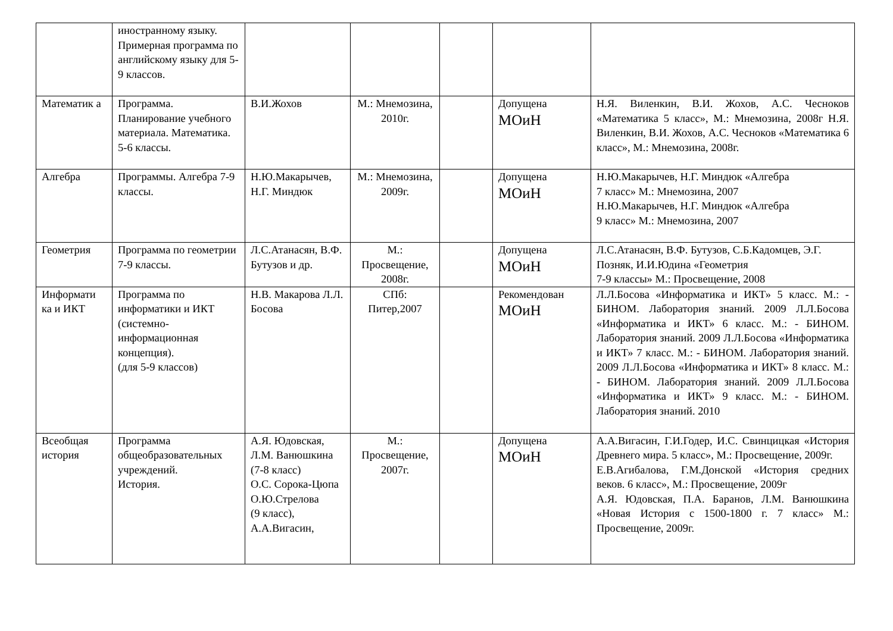| | иностранному языку. Примерная программа по английскому языку для 5-9 классов. | | | | | |
| Математик а | Программа. Планирование учебного материала. Математика. 5-6 классы. | В.И.Жохов | М.: Мнемозина, 2010г. | | Допущена МОиН | Н.Я. Виленкин, В.И. Жохов, А.С. Чесноков «Математика 5 класс», М.: Мнемозина, 2008г Н.Я. Виленкин, В.И. Жохов, А.С. Чесноков «Математика 6 класс», М.: Мнемозина, 2008г. |
| Алгебра | Программы. Алгебра 7-9 классы. | Н.Ю.Макарычев, Н.Г. Миндюк | М.: Мнемозина, 2009г. | | Допущена МОиН | Н.Ю.Макарычев, Н.Г. Миндюк «Алгебра 7 класс» М.: Мнемозина, 2007 Н.Ю.Макарычев, Н.Г. Миндюк «Алгебра 9 класс» М.: Мнемозина, 2007 |
| Геометрия | Программа по геометрии 7-9 классы. | Л.С.Атанасян, В.Ф. Бутузов и др. | М.: Просвещение, 2008г. | | Допущена МОиН | Л.С.Атанасян, В.Ф. Бутузов, С.Б.Кадомцев, Э.Г. Позняк, И.И.Юдина «Геометрия 7-9 классы» М.: Просвещение, 2008 |
| Информати ка и ИКТ | Программа по информатики и ИКТ (системно-информационная концепция). (для 5-9 классов) | Н.В. Макарова Л.Л. Босова | СПб: Питер,2007 | | Рекомендован МОиН | Л.Л.Босова «Информатика и ИКТ» 5 класс. М.: - БИНОМ. Лаборатория знаний. 2009 Л.Л.Босова «Информатика и ИКТ» 6 класс. М.: - БИНОМ. Лаборатория знаний. 2009 Л.Л.Босова «Информатика и ИКТ» 7 класс. М.: - БИНОМ. Лаборатория знаний. 2009 Л.Л.Босова «Информатика и ИКТ» 8 класс. М.: - БИНОМ. Лаборатория знаний. 2009 Л.Л.Босова «Информатика и ИКТ» 9 класс. М.: - БИНОМ. Лаборатория знаний. 2010 |
| Всеобщая история | Программа общеобразовательных учреждений. История. | А.Я. Юдовская, Л.М. Ванюшкина (7-8 класс) О.С. Сорока-Цюпа О.Ю.Стрелова (9 класс), А.А.Вигасин, | М.: Просвещение, 2007г. | | Допущена МОиН | А.А.Вигасин, Г.И.Годер, И.С. Свинцицкая «История Древнего мира. 5 класс», М.: Просвещение, 2009г. Е.В.Агибалова, Г.М.Донской «История средних веков. 6 класс», М.: Просвещение, 2009г А.Я. Юдовская, П.А. Баранов, Л.М. Ванюшкина «Новая История с 1500-1800 г. 7 класс» М.: Просвещение, 2009г. |